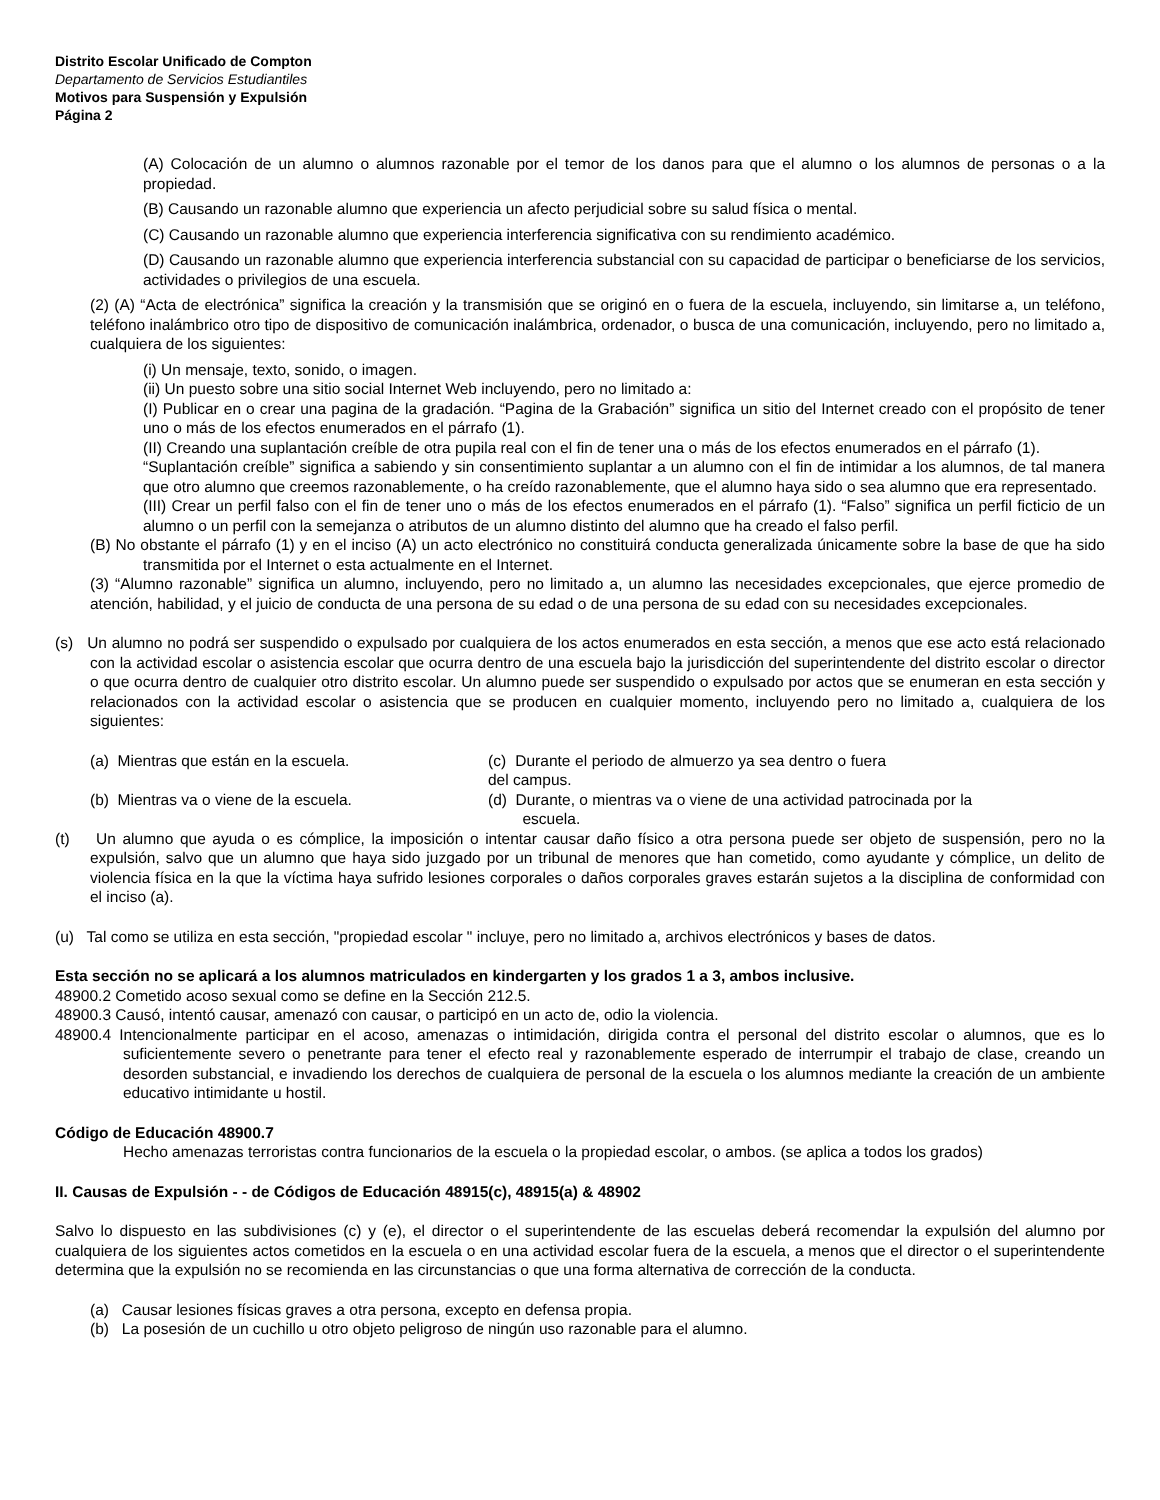Distrito Escolar Unificado de Compton
Departamento de Servicios Estudiantiles
Motivos para Suspensión y Expulsión
Página 2
(A) Colocación de un alumno o alumnos razonable por el temor de los danos para que el alumno o los alumnos de personas o a la propiedad.
(B) Causando un razonable alumno que experiencia un afecto perjudicial sobre su salud física o mental.
(C) Causando un razonable alumno que experiencia interferencia significativa con su rendimiento académico.
(D) Causando un razonable alumno que experiencia interferencia substancial con su capacidad de participar o beneficiarse de los servicios, actividades o privilegios de una escuela.
(2) (A) “Acta de electrónica” significa la creación y la transmisión que se originó en o fuera de la escuela, incluyendo, sin limitarse a, un teléfono, teléfono inalámbrico otro tipo de dispositivo de comunicación inalámbrica, ordenador, o busca de una comunicación, incluyendo, pero no limitado a, cualquiera de los siguientes:
(i) Un mensaje, texto, sonido, o imagen.
(ii) Un puesto sobre una sitio social Internet Web incluyendo, pero no limitado a:
(I) Publicar en o crear una pagina de la gradación. “Pagina de la Grabación” significa un sitio del Internet creado con el propósito de tener uno o más de los efectos enumerados en el párrafo (1).
(II) Creando una suplantación creíble de otra pupila real con el fin de tener una o más de los efectos enumerados en el párrafo (1).
“Suplantación creíble” significa a sabiendo y sin consentimiento suplantar a un alumno con el fin de intimidar a los alumnos, de tal manera que otro alumno que creemos razonablemente, o ha creído razonablemente, que el alumno haya sido o sea alumno que era representado.
(III) Crear un perfil falso con el fin de tener uno o más de los efectos enumerados en el párrafo (1). “Falso” significa un perfil ficticio de un alumno o un perfil con la semejanza o atributos de un alumno distinto del alumno que ha creado el falso perfil.
(B) No obstante el párrafo (1) y en el inciso (A) un acto electrónico no constituirá conducta generalizada únicamente sobre la base de que ha sido transmitida por el Internet o esta actualmente en el Internet.
(3) “Alumno razonable” significa un alumno, incluyendo, pero no limitado a, un alumno las necesidades excepcionales, que ejerce promedio de atención, habilidad, y el juicio de conducta de una persona de su edad o de una persona de su edad con su necesidades excepcionales.
(s) Un alumno no podrá ser suspendido o expulsado por cualquiera de los actos enumerados en esta sección, a menos que ese acto está relacionado con la actividad escolar o asistencia escolar que ocurra dentro de una escuela bajo la jurisdicción del superintendente del distrito escolar o director o que ocurra dentro de cualquier otro distrito escolar. Un alumno puede ser suspendido o expulsado por actos que se enumeran en esta sección y relacionados con la actividad escolar o asistencia que se producen en cualquier momento, incluyendo pero no limitado a, cualquiera de los siguientes:
(a) Mientras que están en la escuela. (c) Durante el periodo de almuerzo ya sea dentro o fuera del campus.
(b) Mientras va o viene de la escuela. (d) Durante, o mientras va o viene de una actividad patrocinada por la
escuela.
(t) Un alumno que ayuda o es cómplice, la imposición o intentar causar daño físico a otra persona puede ser objeto de suspensión, pero no la expulsión, salvo que un alumno que haya sido juzgado por un tribunal de menores que han cometido, como ayudante y cómplice, un delito de violencia física en la que la víctima haya sufrido lesiones corporales o daños corporales graves estarán sujetos a la disciplina de conformidad con el inciso (a).
(u) Tal como se utiliza en esta sección, "propiedad escolar " incluye, pero no limitado a, archivos electrónicos y bases de datos.
Esta sección no se aplicará a los alumnos matriculados en kindergarten y los grados 1 a 3, ambos inclusive.
48900.2 Cometido acoso sexual como se define en la Sección 212.5.
48900.3 Causó, intentó causar, amenazó con causar, o participó en un acto de, odio la violencia.
48900.4 Intencionalmente participar en el acoso, amenazas o intimidación, dirigida contra el personal del distrito escolar o alumnos, que es lo suficientemente severo o penetrante para tener el efecto real y razonablemente esperado de interrumpir el trabajo de clase, creando un desorden substancial, e invadiendo los derechos de cualquiera de personal de la escuela o los alumnos mediante la creación de un ambiente educativo intimidante u hostil.
Código de Educación 48900.7
Hecho amenazas terroristas contra funcionarios de la escuela o la propiedad escolar, o ambos. (se aplica a todos los grados)
II. Causas de Expulsión - - de Códigos de Educación 48915(c), 48915(a) & 48902
Salvo lo dispuesto en las subdivisiones (c) y (e), el director o el superintendente de las escuelas deberá recomendar la expulsión del alumno por cualquiera de los siguientes actos cometidos en la escuela o en una actividad escolar fuera de la escuela, a menos que el director o el superintendente determina que la expulsión no se recomienda en las circunstancias o que una forma alternativa de corrección de la conducta.
(a) Causar lesiones físicas graves a otra persona, excepto en defensa propia.
(b) La posesión de un cuchillo u otro objeto peligroso de ningún uso razonable para el alumno.